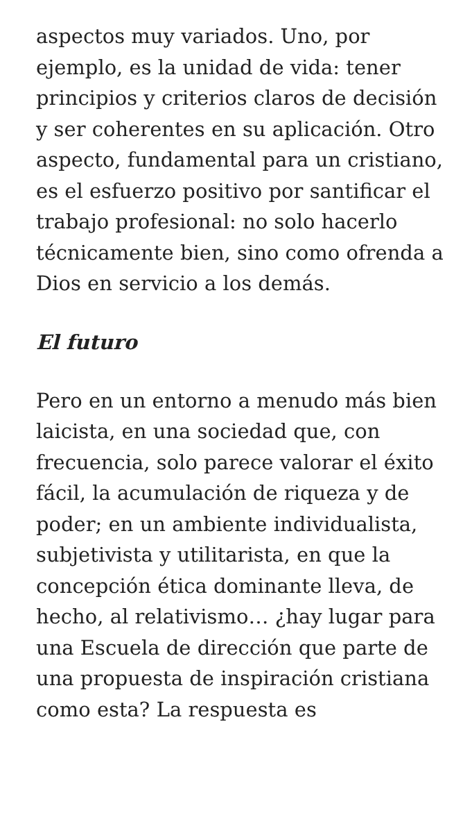aspectos muy variados. Uno, por ejemplo, es la unidad de vida: tener principios y criterios claros de decisión y ser coherentes en su aplicación. Otro aspecto, fundamental para un cristiano, es el esfuerzo positivo por santificar el trabajo profesional: no solo hacerlo técnicamente bien, sino como ofrenda a Dios en servicio a los demás.
El futuro
Pero en un entorno a menudo más bien laicista, en una sociedad que, con frecuencia, solo parece valorar el éxito fácil, la acumulación de riqueza y de poder; en un ambiente individualista, subjetivista y utilitarista, en que la concepción ética dominante lleva, de hecho, al relativismo… ¿hay lugar para una Escuela de dirección que parte de una propuesta de inspiración cristiana como esta? La respuesta es